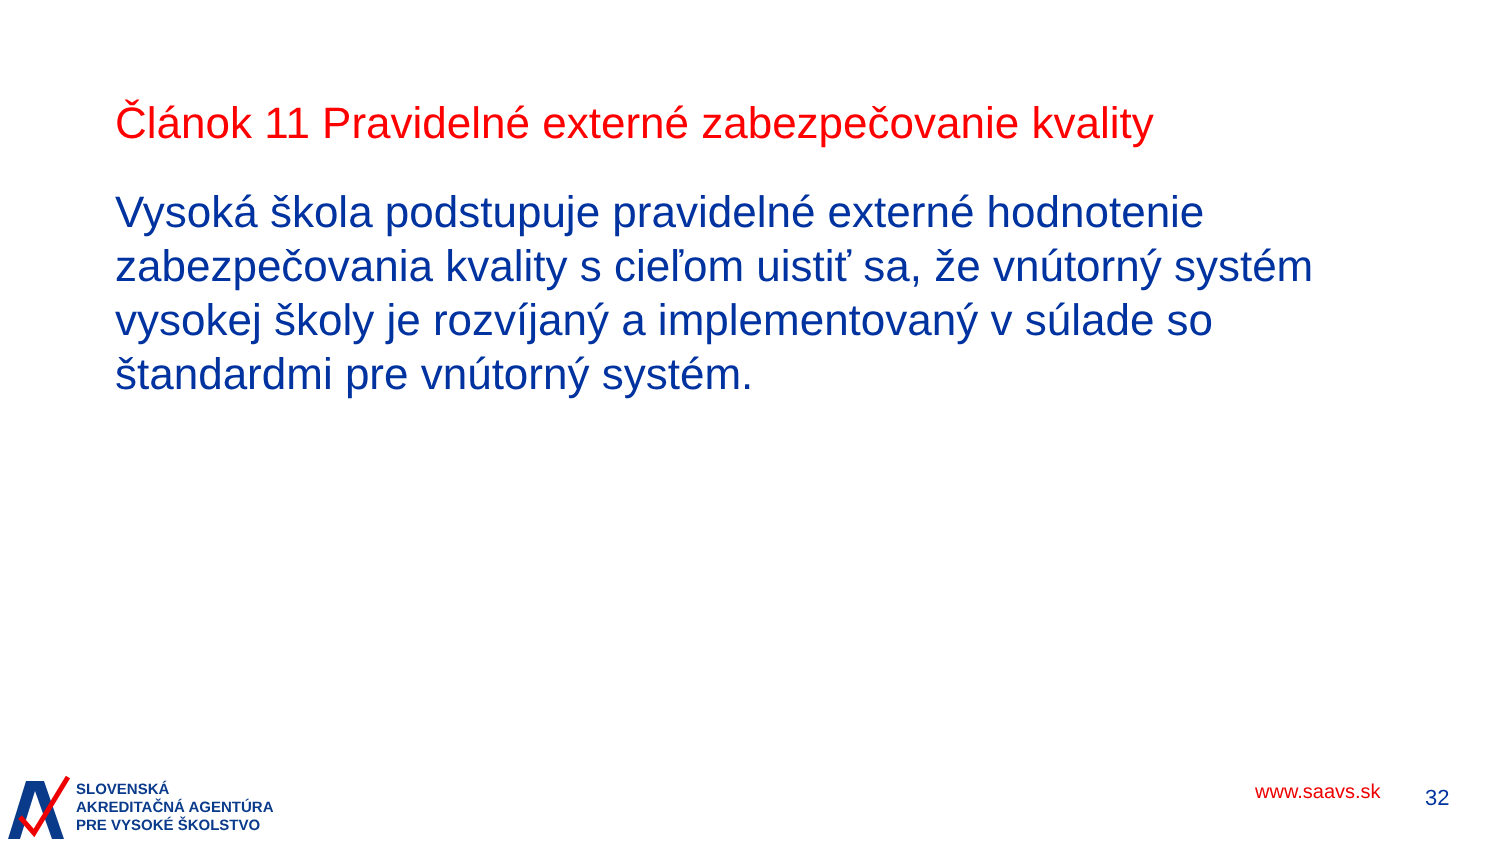Článok 11 Pravidelné externé zabezpečovanie kvality
Vysoká škola podstupuje pravidelné externé hodnotenie zabezpečovania kvality s cieľom uistiť sa, že vnútorný systém vysokej školy je rozvíjaný a implementovaný v súlade so štandardmi pre vnútorný systém.
SLOVENSKÁ
AKREDITAČNÁ AGENTÚRA
PRE VYSOKÉ ŠKOLSTVO
www.saavs.sk 32